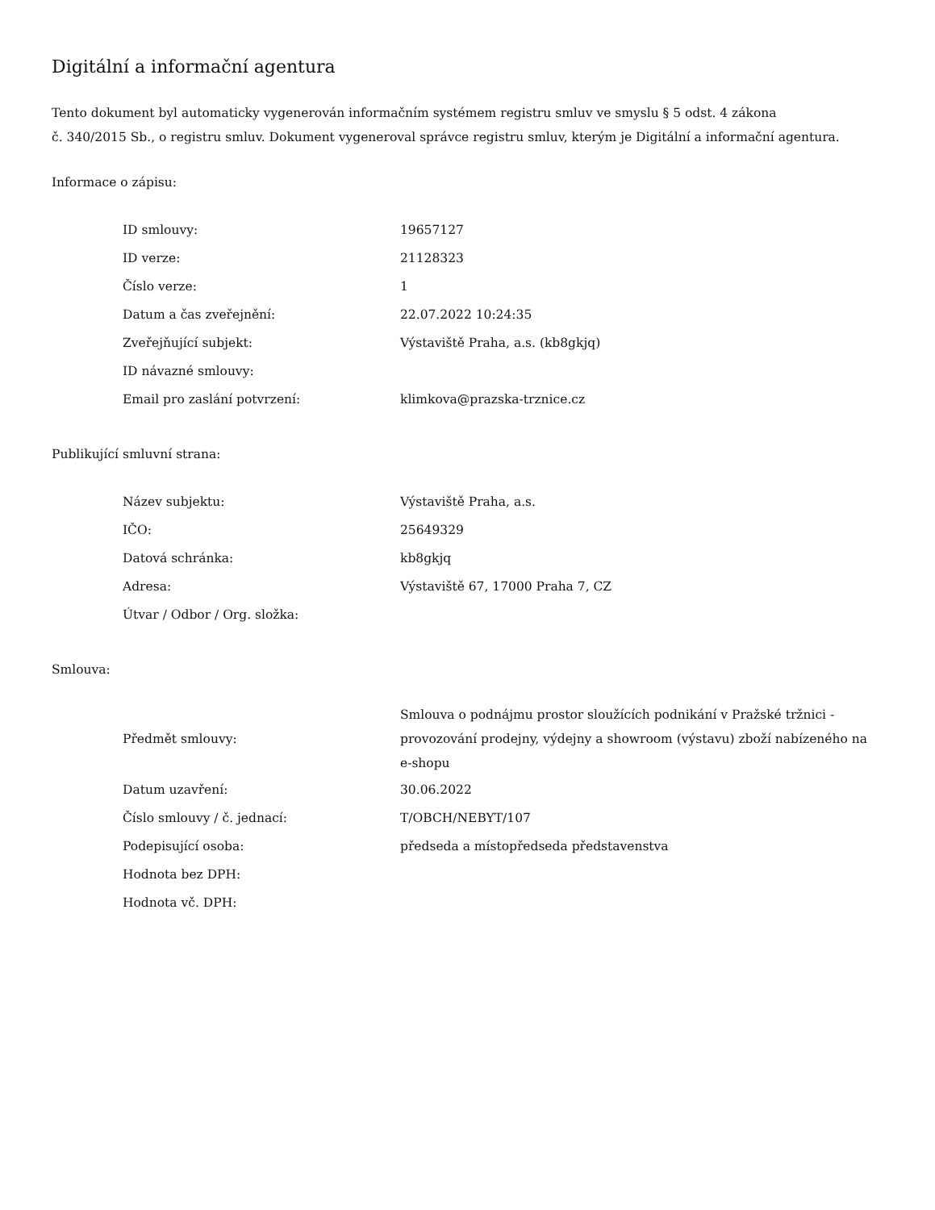Digitální a informační agentura
Tento dokument byl automaticky vygenerován informačním systémem registru smluv ve smyslu § 5 odst. 4 zákona
č. 340/2015 Sb., o registru smluv. Dokument vygeneroval správce registru smluv, kterým je Digitální a informační agentura.
Informace o zápisu:
| ID smlouvy: | 19657127 |
| ID verze: | 21128323 |
| Číslo verze: | 1 |
| Datum a čas zveřejnění: | 22.07.2022 10:24:35 |
| Zveřejňující subjekt: | Výstaviště Praha, a.s. (kb8gkjq) |
| ID návazné smlouvy: | |
| Email pro zaslání potvrzení: | klimkova@prazska-trznice.cz |
Publikující smluvní strana:
| Název subjektu: | Výstaviště Praha, a.s. |
| IČO: | 25649329 |
| Datová schránka: | kb8gkjq |
| Adresa: | Výstaviště 67, 17000 Praha 7, CZ |
| Útvar / Odbor / Org. složka: | |
Smlouva:
| Předmět smlouvy: | Smlouva o podnájmu prostor sloužících podnikání v Pražské tržnici - provozování prodejny, výdejny a showroom (výstavu) zboží nabízeného na e-shopu |
| Datum uzavření: | 30.06.2022 |
| Číslo smlouvy / č. jednací: | T/OBCH/NEBYT/107 |
| Podepisující osoba: | předseda a místopředseda představenstva |
| Hodnota bez DPH: | |
| Hodnota vč. DPH: | |